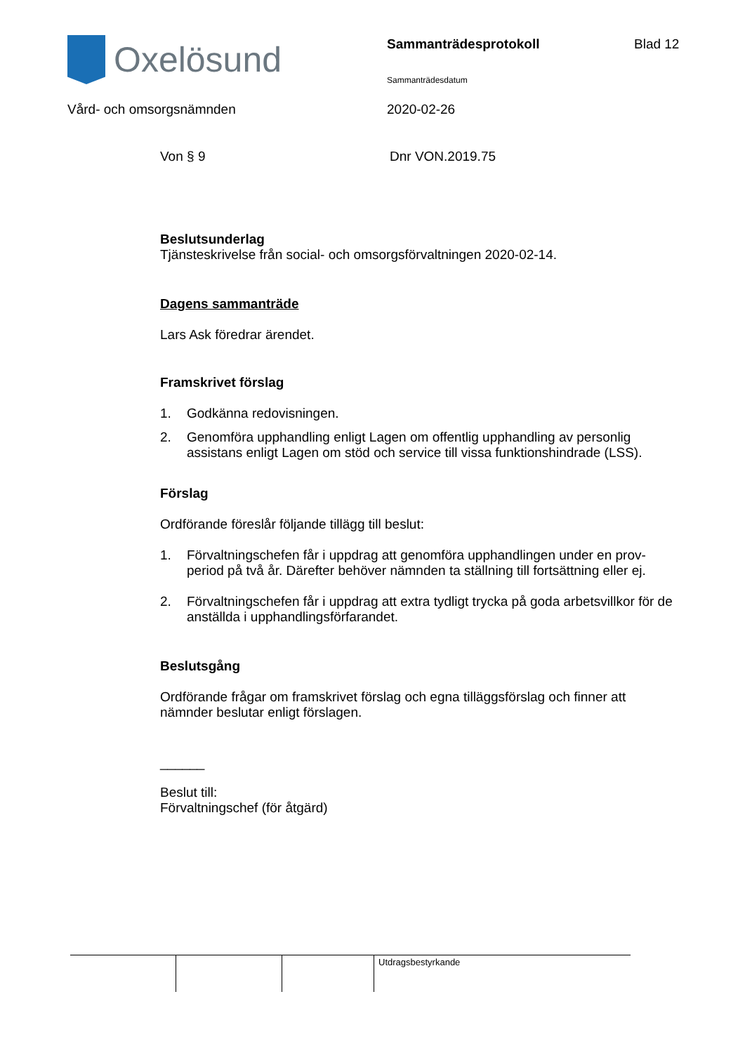Oxelösund Sammanträdesprotokoll Blad 12
Sammanträdesdatum
Vård- och omsorgsnämnden 2020-02-26
Von § 9 Dnr VON.2019.75
Beslutsunderlag
Tjänsteskrivelse från social- och omsorgsförvaltningen 2020-02-14.
Dagens sammanträde
Lars Ask föredrar ärendet.
Framskrivet förslag
1. Godkänna redovisningen.
2. Genomföra upphandling enligt Lagen om offentlig upphandling av personlig assistans enligt Lagen om stöd och service till vissa funktionshindrade (LSS).
Förslag
Ordförande föreslår följande tillägg till beslut:
1. Förvaltningschefen får i uppdrag att genomföra upphandlingen under en prov-period på två år. Därefter behöver nämnden ta ställning till fortsättning eller ej.
2. Förvaltningschefen får i uppdrag att extra tydligt trycka på goda arbetsvillkor för de anställda i upphandlingsförfarandet.
Beslutsgång
Ordförande frågar om framskrivet förslag och egna tilläggsförslag och finner att nämnder beslutar enligt förslagen.
______
Beslut till:
Förvaltningschef (för åtgärd)
| | | | Utdragsbestyrkande |